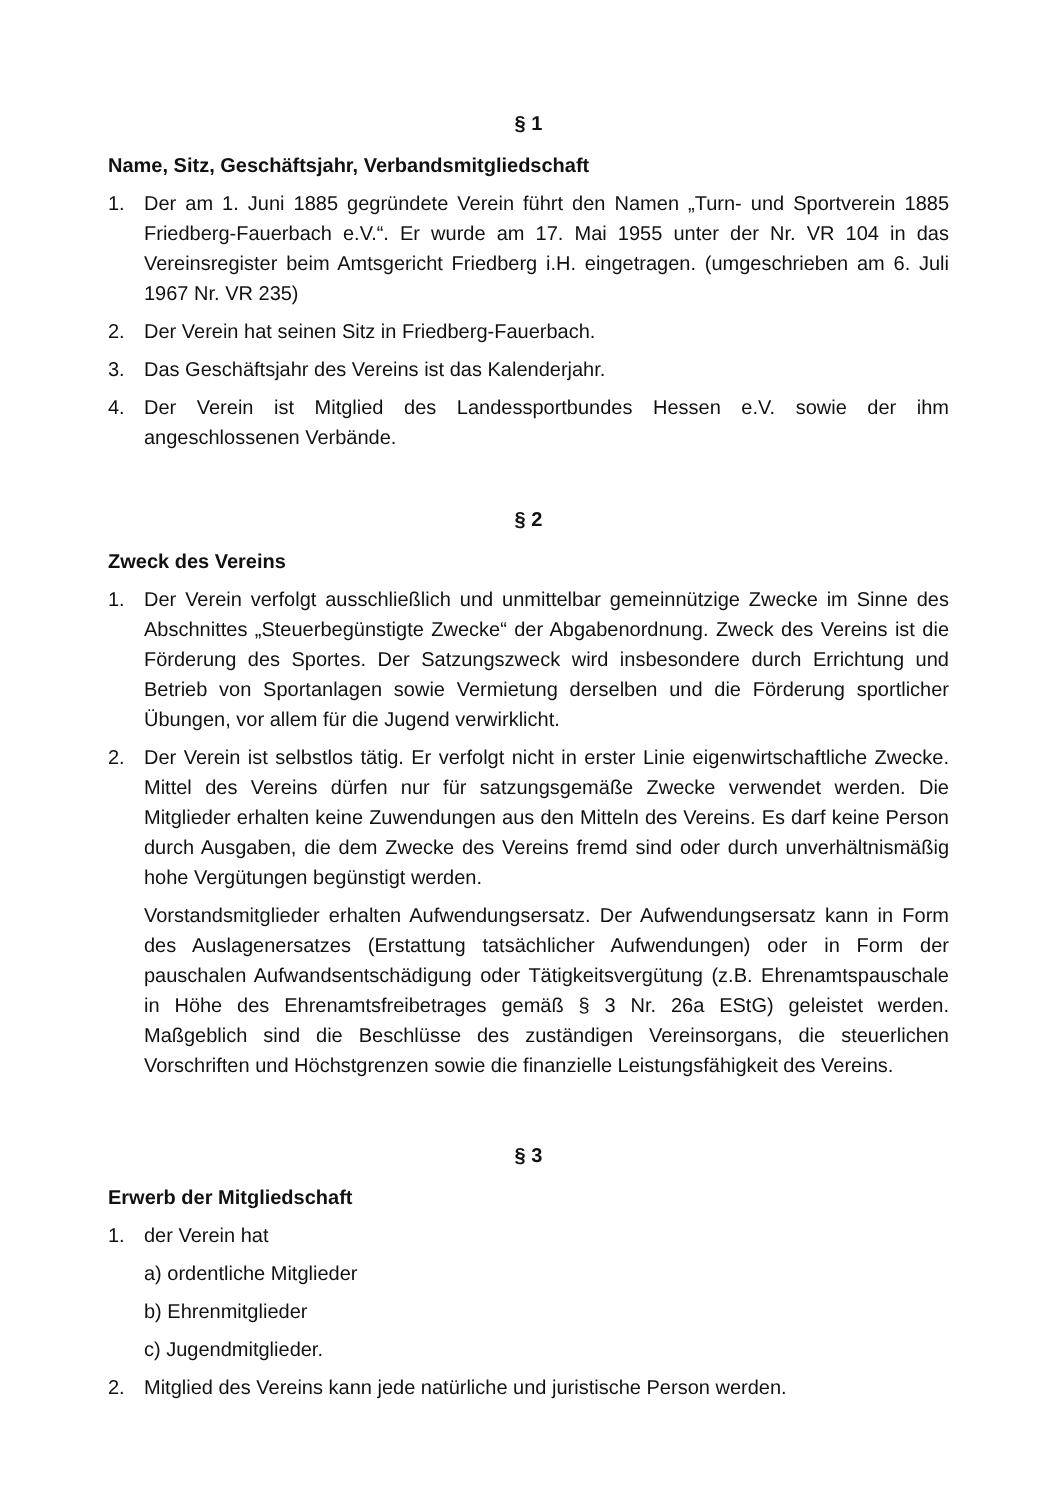§ 1
Name, Sitz, Geschäftsjahr, Verbandsmitgliedschaft
1. Der am 1. Juni 1885 gegründete Verein führt den Namen „Turn- und Sportverein 1885 Friedberg-Fauerbach e.V.“. Er wurde am 17. Mai 1955 unter der Nr. VR 104 in das Vereinsregister beim Amtsgericht Friedberg i.H. eingetragen. (umgeschrieben am 6. Juli 1967 Nr. VR 235)
2. Der Verein hat seinen Sitz in Friedberg-Fauerbach.
3. Das Geschäftsjahr des Vereins ist das Kalenderjahr.
4. Der Verein ist Mitglied des Landessportbundes Hessen e.V. sowie der ihm angeschlossenen Verbände.
§ 2
Zweck des Vereins
1. Der Verein verfolgt ausschließlich und unmittelbar gemeinnützige Zwecke im Sinne des Abschnittes „Steuerbegünstigte Zwecke“ der Abgabenordnung. Zweck des Vereins ist die Förderung des Sportes. Der Satzungszweck wird insbesondere durch Errichtung und Betrieb von Sportanlagen sowie Vermietung derselben und die Förderung sportlicher Übungen, vor allem für die Jugend verwirklicht.
2. Der Verein ist selbstlos tätig. Er verfolgt nicht in erster Linie eigenwirtschaftliche Zwecke. Mittel des Vereins dürfen nur für satzungsgemäße Zwecke verwendet werden. Die Mitglieder erhalten keine Zuwendungen aus den Mitteln des Vereins. Es darf keine Person durch Ausgaben, die dem Zwecke des Vereins fremd sind oder durch unverhältnismäßig hohe Vergütungen begünstigt werden.
Vorstandsmitglieder erhalten Aufwendungsersatz. Der Aufwendungsersatz kann in Form des Auslagenersatzes (Erstattung tatsächlicher Aufwendungen) oder in Form der pauschalen Aufwandsentschädigung oder Tätigkeitsvergütung (z.B. Ehrenamtspauschale in Höhe des Ehrenamtsfreibetrages gemäß § 3 Nr. 26a EStG) geleistet werden. Maßgeblich sind die Beschlüsse des zuständigen Vereinsorgans, die steuerlichen Vorschriften und Höchstgrenzen sowie die finanzielle Leistungsfähigkeit des Vereins.
§ 3
Erwerb der Mitgliedschaft
1. der Verein hat
a) ordentliche Mitglieder
b) Ehrenmitglieder
c) Jugendmitglieder.
2. Mitglied des Vereins kann jede natürliche und juristische Person werden.